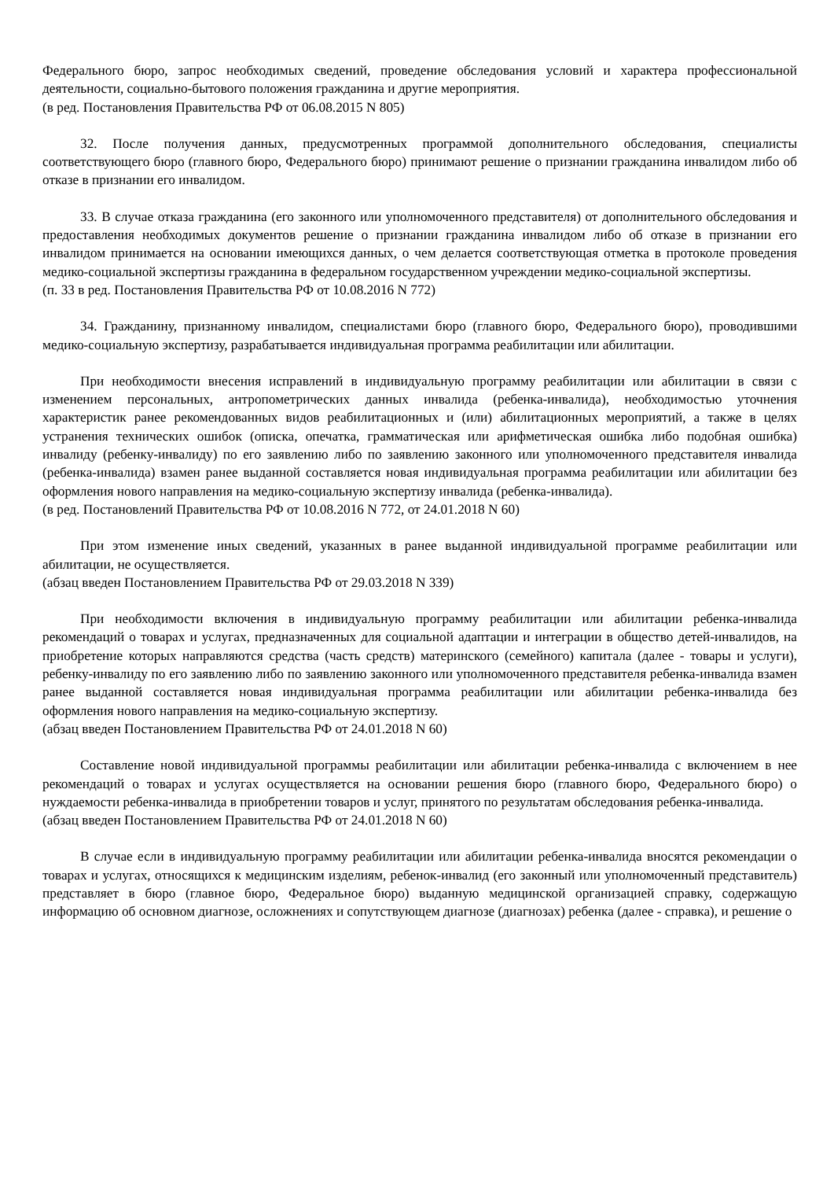Федерального бюро, запрос необходимых сведений, проведение обследования условий и характера профессиональной деятельности, социально-бытового положения гражданина и другие мероприятия.
(в ред. Постановления Правительства РФ от 06.08.2015 N 805)
32. После получения данных, предусмотренных программой дополнительного обследования, специалисты соответствующего бюро (главного бюро, Федерального бюро) принимают решение о признании гражданина инвалидом либо об отказе в признании его инвалидом.
33. В случае отказа гражданина (его законного или уполномоченного представителя) от дополнительного обследования и предоставления необходимых документов решение о признании гражданина инвалидом либо об отказе в признании его инвалидом принимается на основании имеющихся данных, о чем делается соответствующая отметка в протоколе проведения медико-социальной экспертизы гражданина в федеральном государственном учреждении медико-социальной экспертизы.
(п. 33 в ред. Постановления Правительства РФ от 10.08.2016 N 772)
34. Гражданину, признанному инвалидом, специалистами бюро (главного бюро, Федерального бюро), проводившими медико-социальную экспертизу, разрабатывается индивидуальная программа реабилитации или абилитации.
При необходимости внесения исправлений в индивидуальную программу реабилитации или абилитации в связи с изменением персональных, антропометрических данных инвалида (ребенка-инвалида), необходимостью уточнения характеристик ранее рекомендованных видов реабилитационных и (или) абилитационных мероприятий, а также в целях устранения технических ошибок (описка, опечатка, грамматическая или арифметическая ошибка либо подобная ошибка) инвалиду (ребенку-инвалиду) по его заявлению либо по заявлению законного или уполномоченного представителя инвалида (ребенка-инвалида) взамен ранее выданной составляется новая индивидуальная программа реабилитации или абилитации без оформления нового направления на медико-социальную экспертизу инвалида (ребенка-инвалида).
(в ред. Постановлений Правительства РФ от 10.08.2016 N 772, от 24.01.2018 N 60)
При этом изменение иных сведений, указанных в ранее выданной индивидуальной программе реабилитации или абилитации, не осуществляется.
(абзац введен Постановлением Правительства РФ от 29.03.2018 N 339)
При необходимости включения в индивидуальную программу реабилитации или абилитации ребенка-инвалида рекомендаций о товарах и услугах, предназначенных для социальной адаптации и интеграции в общество детей-инвалидов, на приобретение которых направляются средства (часть средств) материнского (семейного) капитала (далее - товары и услуги), ребенку-инвалиду по его заявлению либо по заявлению законного или уполномоченного представителя ребенка-инвалида взамен ранее выданной составляется новая индивидуальная программа реабилитации или абилитации ребенка-инвалида без оформления нового направления на медико-социальную экспертизу.
(абзац введен Постановлением Правительства РФ от 24.01.2018 N 60)
Составление новой индивидуальной программы реабилитации или абилитации ребенка-инвалида с включением в нее рекомендаций о товарах и услугах осуществляется на основании решения бюро (главного бюро, Федерального бюро) о нуждаемости ребенка-инвалида в приобретении товаров и услуг, принятого по результатам обследования ребенка-инвалида.
(абзац введен Постановлением Правительства РФ от 24.01.2018 N 60)
В случае если в индивидуальную программу реабилитации или абилитации ребенка-инвалида вносятся рекомендации о товарах и услугах, относящихся к медицинским изделиям, ребенок-инвалид (его законный или уполномоченный представитель) представляет в бюро (главное бюро, Федеральное бюро) выданную медицинской организацией справку, содержащую информацию об основном диагнозе, осложнениях и сопутствующем диагнозе (диагнозах) ребенка (далее - справка), и решение о